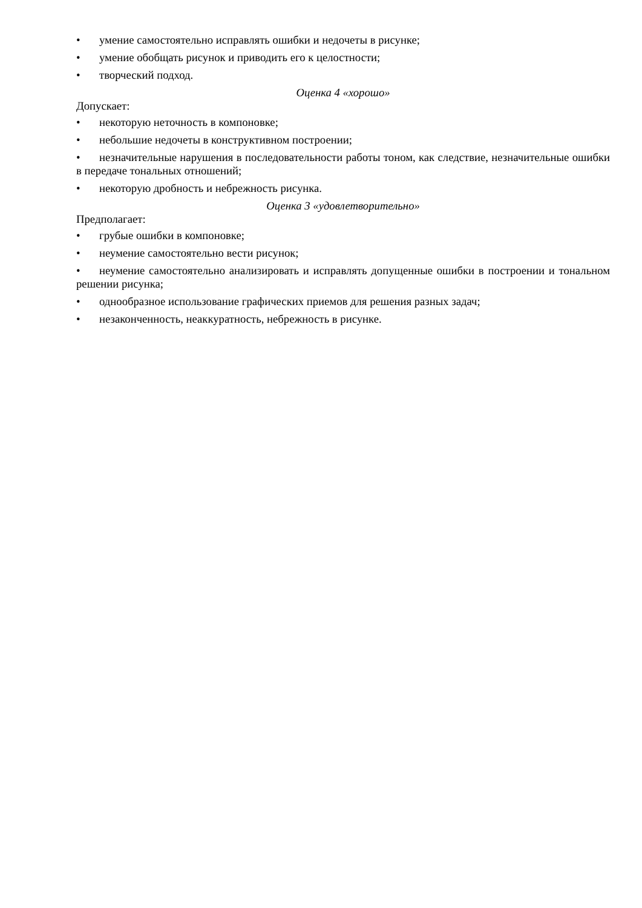• умение самостоятельно исправлять ошибки и недочеты в рисунке;
• умение обобщать рисунок и приводить его к целостности;
• творческий подход.
Оценка 4 «хорошо»
Допускает:
• некоторую неточность в компоновке;
• небольшие недочеты в конструктивном построении;
• незначительные нарушения в последовательности работы тоном, как следствие, незначительные ошибки в передаче тональных отношений;
• некоторую дробность и небрежность рисунка.
Оценка 3 «удовлетворительно»
Предполагает:
• грубые ошибки в компоновке;
• неумение самостоятельно вести рисунок;
• неумение самостоятельно анализировать и исправлять допущенные ошибки в построении и тональном решении рисунка;
• однообразное использование графических приемов для решения разных задач;
• незаконченность, неаккуратность, небрежность в рисунке.